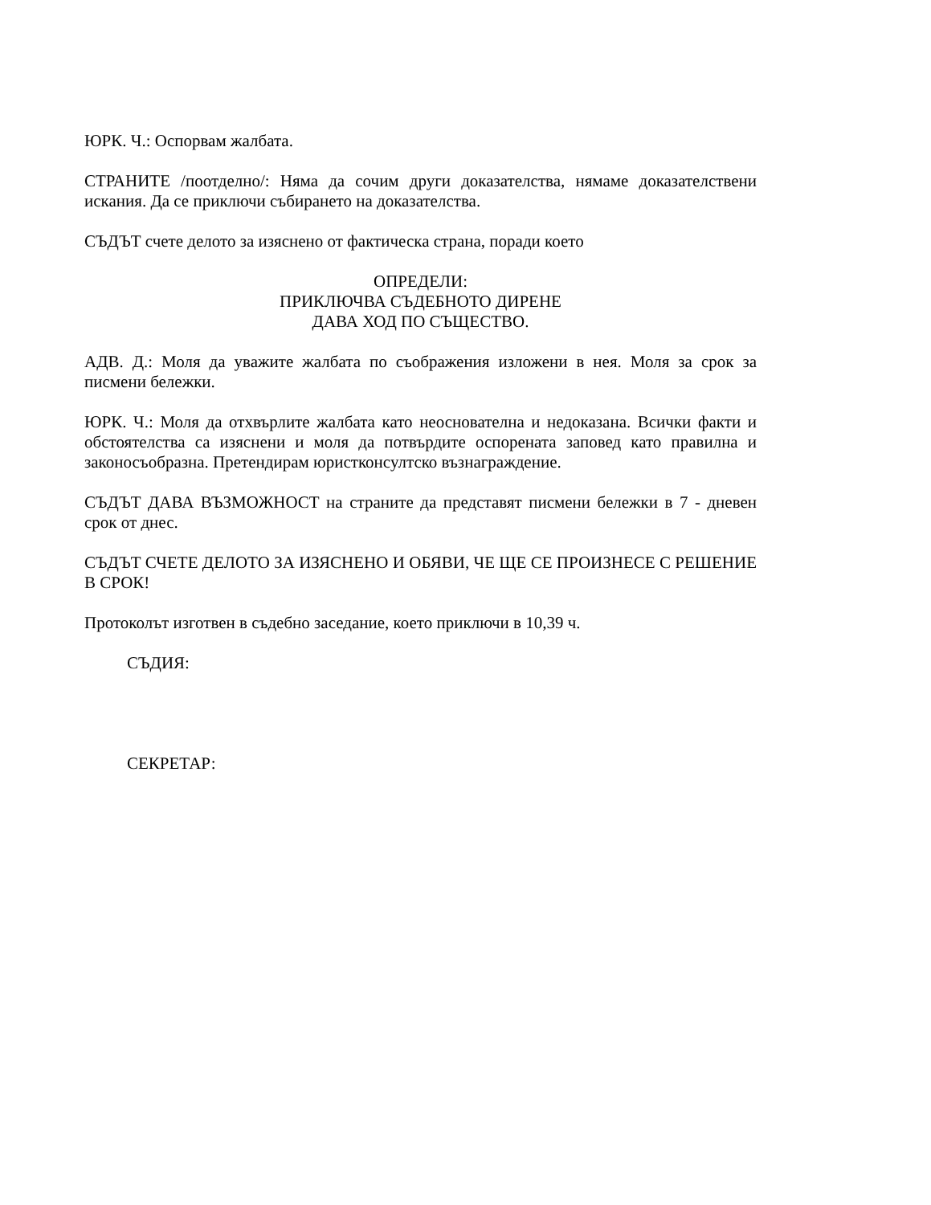ЮРК. Ч.: Оспорвам жалбата.
СТРАНИТЕ /поотделно/: Няма да сочим други доказателства, нямаме доказателствени искания. Да се приключи събирането на доказателства.
СЪДЪТ счете делото за изяснено от фактическа страна, поради което
ОПРЕДЕЛИ:
ПРИКЛЮЧВА СЪДЕБНОТО ДИРЕНЕ
ДАВА ХОД ПО СЪЩЕСТВО.
АДВ. Д.: Моля да уважите жалбата по съображения изложени в нея. Моля за срок за писмени бележки.
ЮРК. Ч.: Моля да отхвърлите жалбата като неоснователна и недоказана. Всички факти и обстоятелства са изяснени и моля да потвърдите оспорената заповед като правилна и законосъобразна. Претендирам юристконсултско възнаграждение.
СЪДЪТ ДАВА ВЪЗМОЖНОСТ на страните да представят писмени бележки в 7 - дневен срок от днес.
СЪДЪТ СЧЕТЕ ДЕЛОТО ЗА ИЗЯСНЕНО И ОБЯВИ, ЧЕ ЩЕ СЕ ПРОИЗНЕСЕ С РЕШЕНИЕ В СРОК!
Протоколът изготвен в съдебно заседание, което приключи в 10,39 ч.
СЪДИЯ:
СЕКРЕТАР: